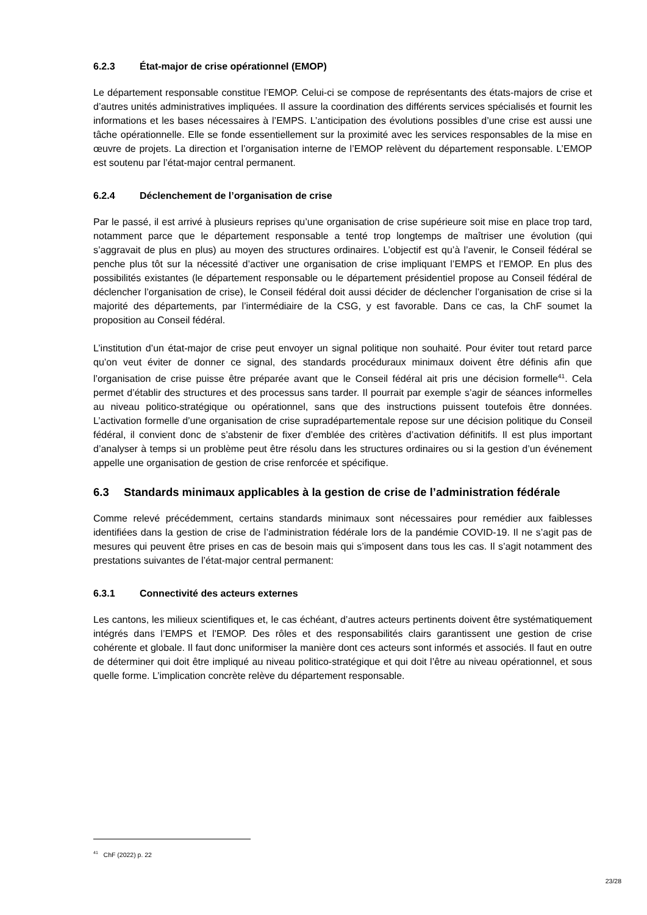6.2.3 État-major de crise opérationnel (EMOP)
Le département responsable constitue l’EMOP. Celui-ci se compose de représentants des états-majors de crise et d’autres unités administratives impliquées. Il assure la coordination des différents services spécialisés et fournit les informations et les bases nécessaires à l’EMPS. L’anticipation des évolutions possibles d’une crise est aussi une tâche opérationnelle. Elle se fonde essentiellement sur la proximité avec les services responsables de la mise en œuvre de projets. La direction et l’organisation interne de l’EMOP relèvent du département responsable. L’EMOP est soutenu par l’état-major central permanent.
6.2.4 Déclenchement de l’organisation de crise
Par le passé, il est arrivé à plusieurs reprises qu’une organisation de crise supérieure soit mise en place trop tard, notamment parce que le département responsable a tenté trop longtemps de maîtriser une évolution (qui s’aggravait de plus en plus) au moyen des structures ordinaires. L’objectif est qu’à l’avenir, le Conseil fédéral se penche plus tôt sur la nécessité d’activer une organisation de crise impliquant l’EMPS et l’EMOP. En plus des possibilités existantes (le département responsable ou le département présidentiel propose au Conseil fédéral de déclencher l’organisation de crise), le Conseil fédéral doit aussi décider de déclencher l’organisation de crise si la majorité des départements, par l’intermédiaire de la CSG, y est favorable. Dans ce cas, la ChF soumet la proposition au Conseil fédéral.
L’institution d’un état-major de crise peut envoyer un signal politique non souhaité. Pour éviter tout retard parce qu’on veut éviter de donner ce signal, des standards procéduraux minimaux doivent être définis afin que l’organisation de crise puisse être préparée avant que le Conseil fédéral ait pris une décision formelle<sup>41</sup>. Cela permet d’établir des structures et des processus sans tarder. Il pourrait par exemple s’agir de séances informelles au niveau politico-stratégique ou opérationnel, sans que des instructions puissent toutefois être données. L’activation formelle d’une organisation de crise supradépartementale repose sur une décision politique du Conseil fédéral, il convient donc de s’abstenir de fixer d’emblée des critères d’activation définitifs. Il est plus important d’analyser à temps si un problème peut être résolu dans les structures ordinaires ou si la gestion d’un événement appelle une organisation de gestion de crise renforcée et spécifique.
6.3 Standards minimaux applicables à la gestion de crise de l’administration fédérale
Comme relevé précédemment, certains standards minimaux sont nécessaires pour remédier aux faiblesses identifiées dans la gestion de crise de l’administration fédérale lors de la pandémie COVID-19. Il ne s’agit pas de mesures qui peuvent être prises en cas de besoin mais qui s’imposent dans tous les cas. Il s’agit notamment des prestations suivantes de l’état-major central permanent:
6.3.1 Connectivité des acteurs externes
Les cantons, les milieux scientifiques et, le cas échéant, d’autres acteurs pertinents doivent être systématiquement intégrés dans l’EMPS et l’EMOP. Des rôles et des responsabilités clairs garantissent une gestion de crise cohérente et globale. Il faut donc uniformiser la manière dont ces acteurs sont informés et associés. Il faut en outre de déterminer qui doit être impliqué au niveau politico-stratégique et qui doit l’être au niveau opérationnel, et sous quelle forme. L’implication concrète relève du département responsable.
<sup>41</sup> ChF (2022) p. 22
23/28